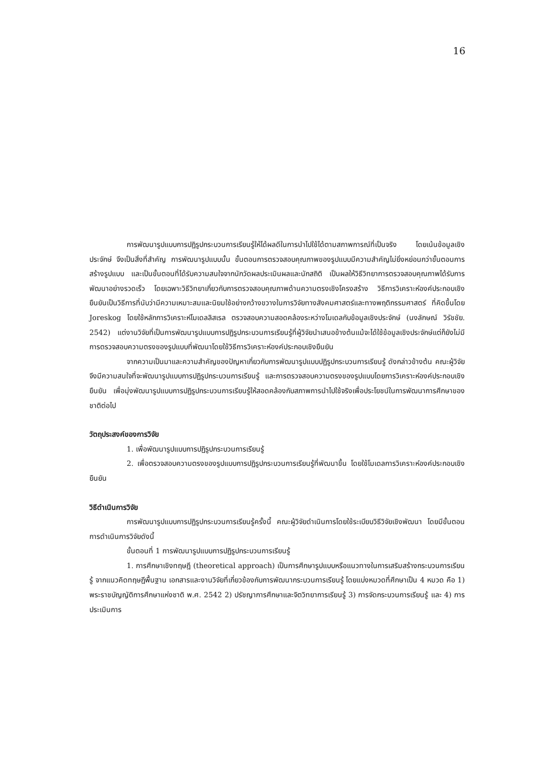16
การพัฒนารูปแบบการปฏิรูปกระบวนการเรียนรู้ให้ได้ผลดีในการนำไปใช้ได้ตามสภาพการณ์ที่เป็นจริง โดยเน้นข้อมูลเชิงประจักษ์ จึงเป็นสิ่งที่สำคัญ การพัฒนารูปแบบนั้น ขั้นตอนการตรวจสอบคุณภาพของรูปแบบมีความสำคัญไม่ยิ่งหย่อนกว่าขั้นตอนการสร้างรูปแบบ และเป็นขั้นตอนที่ได้รับความสนใจจากนักวัดผลประเมินผลและนักสถิติ เป็นผลให้วิธีวิทยาการตรวจสอบคุณภาพได้รับการพัฒนาอย่างรวดเร็ว โดยเฉพาะวิธีวิทยาเกี่ยวกับการตรวจสอบคุณภาพด้านความตรงเชิงโครงสร้าง วิธีการวิเคราะห์องค์ประกอบเชิงยืนยันเป็นวิธีการที่นับว่ามีความเหมาะสมและนิยมใช้อย่างกว้างขวางในการวิจัยทางสังคมศาสตร์และทางพฤติกรรมศาสตร์ ที่คิดขึ้นโดย Joreskog โดยใช้หลักการวิเคราะห์โมเดลลิสเรล ตรวจสอบความสอดคล้องระหว่างโมเดลกับข้อมูลเชิงประจักษ์ (นงลักษณ์ วิรัชชัย. 2542) แต่งานวิจัยที่เป็นการพัฒนารูปแบบการปฏิรูปกระบวนการเรียนรู้ที่ผู้วิจัยนำเสนอข้างต้นแม้จะได้ใช้ข้อมูลเชิงประจักษ์แต่ก็ยังไม่มีการตรวจสอบความตรงของรูปแบบที่พัฒนาโดยใช้วิธีการวิเคราะห์องค์ประกอบเชิงยืนยัน
จากความเป็นมาและความสำคัญของปัญหาเกี่ยวกับการพัฒนารูปแบบปฏิรูปกระบวนการเรียนรู้ ดังกล่าวข้างต้น คณะผู้วิจัยจึงมีความสนใจที่จะพัฒนารูปแบบการปฏิรูปกระบวนการเรียนรู้ และการตรวจสอบความตรงของรูปแบบโดยการวิเคราะห์องค์ประกอบเชิงยืนยัน เพื่อมุ่งพัฒนารูปแบบการปฏิรูปกระบวนการเรียนรู้ให้สอดคล้องกับสภาพการนำไปใช้จริงเพื่อประโยชน์ในการพัฒนาการศึกษาของชาติต่อไป
วัตถุประสงค์ของการวิจัย
1. เพื่อพัฒนารูปแบบการปฏิรูปกระบวนการเรียนรู้
2. เพื่อตรวจสอบความตรงของรูปแบบการปฏิรูปกระบวนการเรียนรู้ที่พัฒนาขึ้น โดยใช้โมเดลการวิเคราะห์องค์ประกอบเชิงยืนยัน
วิธีดำเนินการวิจัย
การพัฒนารูปแบบการปฏิรูปกระบวนการเรียนรู้ครั้งนี้ คณะผู้วิจัยดำเนินการโดยใช้ระเบียบวิธีวิจัยเชิงพัฒนา โดยมีขั้นตอนการดำเนินการวิจัยดังนี้
ขั้นตอนที่ 1 การพัฒนารูปแบบการปฏิรูปกระบวนการเรียนรู้
1. การศึกษาเชิงทฤษฎี (theoretical approach) เป็นการศึกษารูปแบบหรือแนวทางในการเสริมสร้างกระบวนการเรียนรู้ จากแนวคิดทฤษฎีพื้นฐาน เอกสารและงานวิจัยที่เกี่ยวข้องกับการพัฒนากระบวนการเรียนรู้ โดยแบ่งหมวดที่ศึกษาเป็น 4 หมวด คือ 1) พระราชบัญญัติการศึกษาแห่งชาติ พ.ศ. 2542 2) ปรัชญาการศึกษาและจิตวิทยาการเรียนรู้ 3) การจัดกระบวนการเรียนรู้ และ 4) การประเมินการ